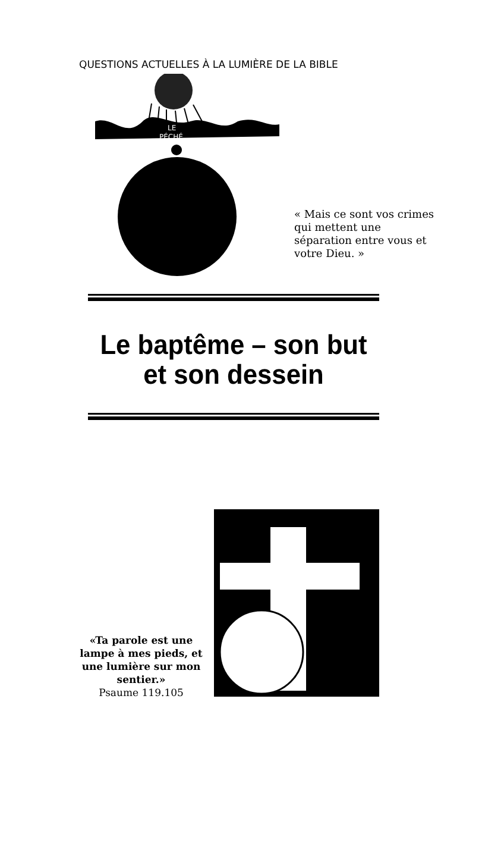QUESTIONS ACTUELLES À LA LUMIÈRE DE LA BIBLE
LE
PÉCHÉ
« Mais ce sont vos crimes qui mettent une séparation entre vous et votre Dieu. »
Le baptême – son but et son dessein
«Ta parole est une lampe à mes pieds, et une lumière sur mon sentier.»
Psaume 119.105